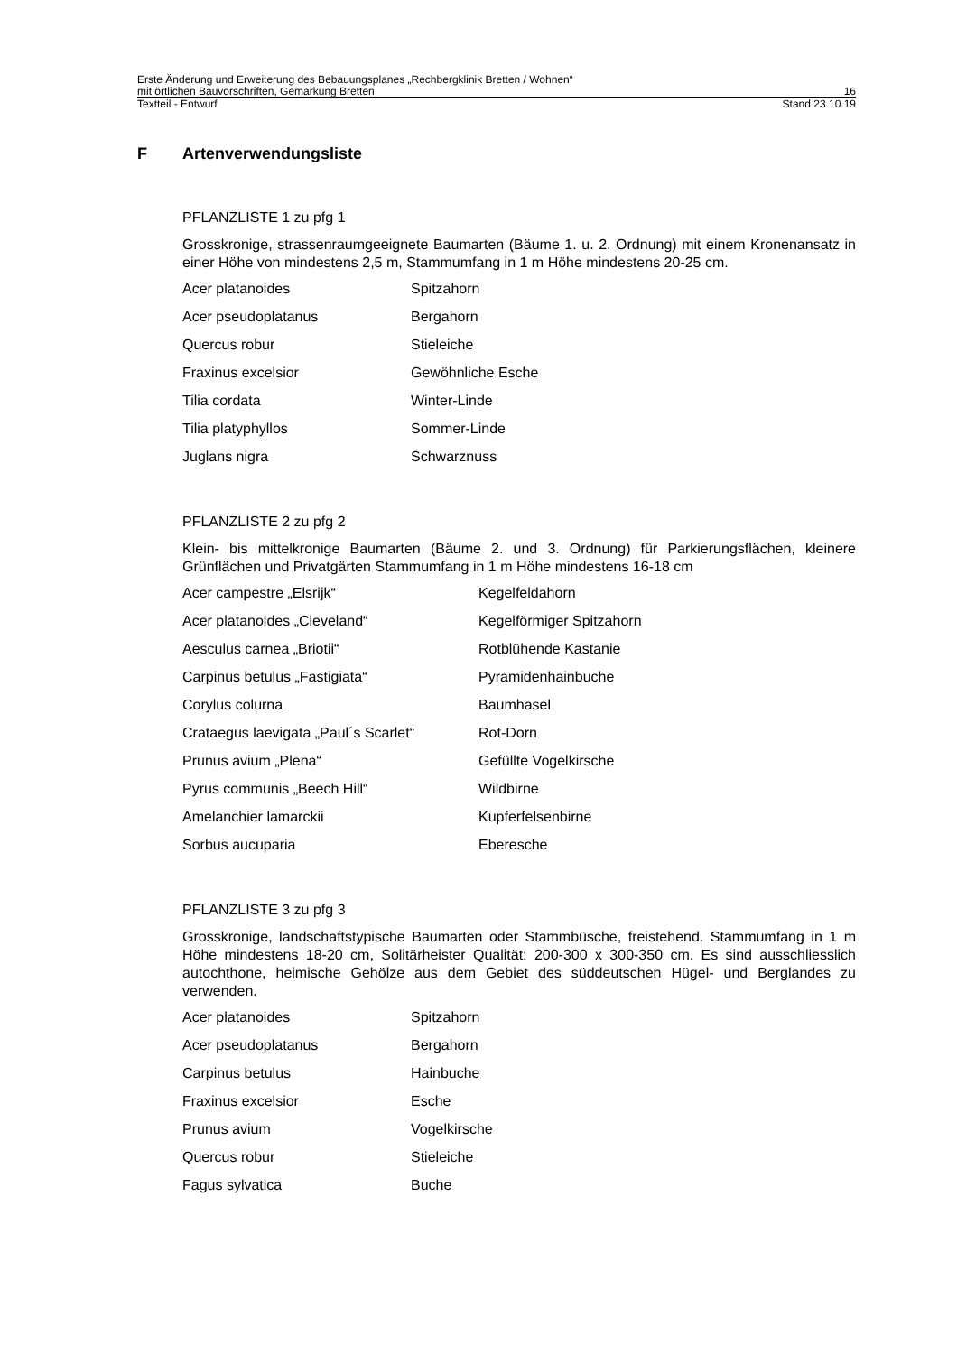Erste Änderung und Erweiterung des Bebauungsplanes „Rechbergklinik Bretten / Wohnen“
mit örtlichen Bauvorschriften, Gemarkung Bretten 16
Textteil - Entwurf Stand 23.10.19
F Artenverwendungsliste
PFLANZLISTE 1 zu pfg 1
Grosskronige, strassenraumgeeignete Baumarten (Bäume 1. u. 2. Ordnung) mit einem Kronenansatz in einer Höhe von mindestens 2,5 m, Stammumfang in 1 m Höhe mindestens 20-25 cm.
| Acer platanoides | Spitzahorn |
| Acer pseudoplatanus | Bergahorn |
| Quercus robur | Stieleiche |
| Fraxinus excelsior | Gewöhnliche Esche |
| Tilia cordata | Winter-Linde |
| Tilia platyphyllos | Sommer-Linde |
| Juglans nigra | Schwarznuss |
PFLANZLISTE 2 zu pfg 2
Klein- bis mittelkronige Baumarten (Bäume 2. und 3. Ordnung) für Parkierungsflächen, kleinere Grünflächen und Privatgärten Stammumfang in 1 m Höhe mindestens 16-18 cm
| Acer campestre „Elsrijk“ | Kegelfeldahorn |
| Acer platanoides „Cleveland“ | Kegelförmiger Spitzahorn |
| Aesculus carnea „Briotii“ | Rotblühende Kastanie |
| Carpinus betulus „Fastigiata“ | Pyramidenhainbuche |
| Corylus colurna | Baumhasel |
| Crataegus laevigata „Paul´s Scarlet“ | Rot-Dorn |
| Prunus avium „Plena“ | Gefüllte Vogelkirsche |
| Pyrus communis „Beech Hill“ | Wildbirne |
| Amelanchier lamarckii | Kupferfelsenbirne |
| Sorbus aucuparia | Eberesche |
PFLANZLISTE 3 zu pfg 3
Grosskronige, landschaftstypische Baumarten oder Stammbüsche, freistehend. Stammumfang in 1 m Höhe mindestens 18-20 cm, Solitärheister Qualität: 200-300 x 300-350 cm. Es sind ausschliesslich autochthone, heimische Gehölze aus dem Gebiet des süddeutschen Hügel- und Berglandes zu verwenden.
| Acer platanoides | Spitzahorn |
| Acer pseudoplatanus | Bergahorn |
| Carpinus betulus | Hainbuche |
| Fraxinus excelsior | Esche |
| Prunus avium | Vogelkirsche |
| Quercus robur | Stieleiche |
| Fagus sylvatica | Buche |